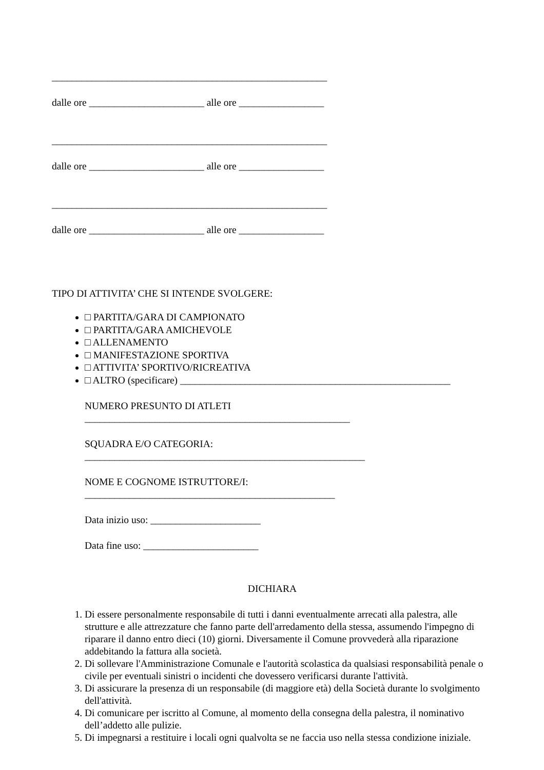_______________________________________________________
dalle ore _______________________ alle ore _________________
_______________________________________________________
dalle ore _______________________ alle ore _________________
_______________________________________________________
dalle ore _______________________ alle ore _________________
TIPO DI ATTIVITA’ CHE SI INTENDE SVOLGERE:
□ PARTITA/GARA DI CAMPIONATO
□ PARTITA/GARA AMICHEVOLE
□ ALLENAMENTO
□ MANIFESTAZIONE SPORTIVA
□ ATTIVITA’ SPORTIVO/RICREATIVA
□ ALTRO (specificare) ______________________________________________________
NUMERO PRESUNTO DI ATLETI
_____________________________________________________
SQUADRA E/O CATEGORIA:
________________________________________________________
NOME E COGNOME ISTRUTTORE/I:
__________________________________________________
Data inizio uso: ______________________
Data fine uso: _______________________
DICHIARA
1. Di essere personalmente responsabile di tutti i danni eventualmente arrecati alla palestra, alle strutture e alle attrezzature che fanno parte dell'arredamento della stessa, assumendo l'impegno di riparare il danno entro dieci (10) giorni. Diversamente il Comune provvederà alla riparazione addebitando la fattura alla società.
2. Di sollevare l'Amministrazione Comunale e l'autorità scolastica da qualsiasi responsabilità penale o civile per eventuali sinistri o incidenti che dovessero verificarsi durante l'attività.
3. Di assicurare la presenza di un responsabile (di maggiore età) della Società durante lo svolgimento dell'attività.
4. Di comunicare per iscritto al Comune, al momento della consegna della palestra, il nominativo dell’addetto alle pulizie.
5. Di impegnarsi a restituire i locali ogni qualvolta se ne faccia uso nella stessa condizione iniziale.